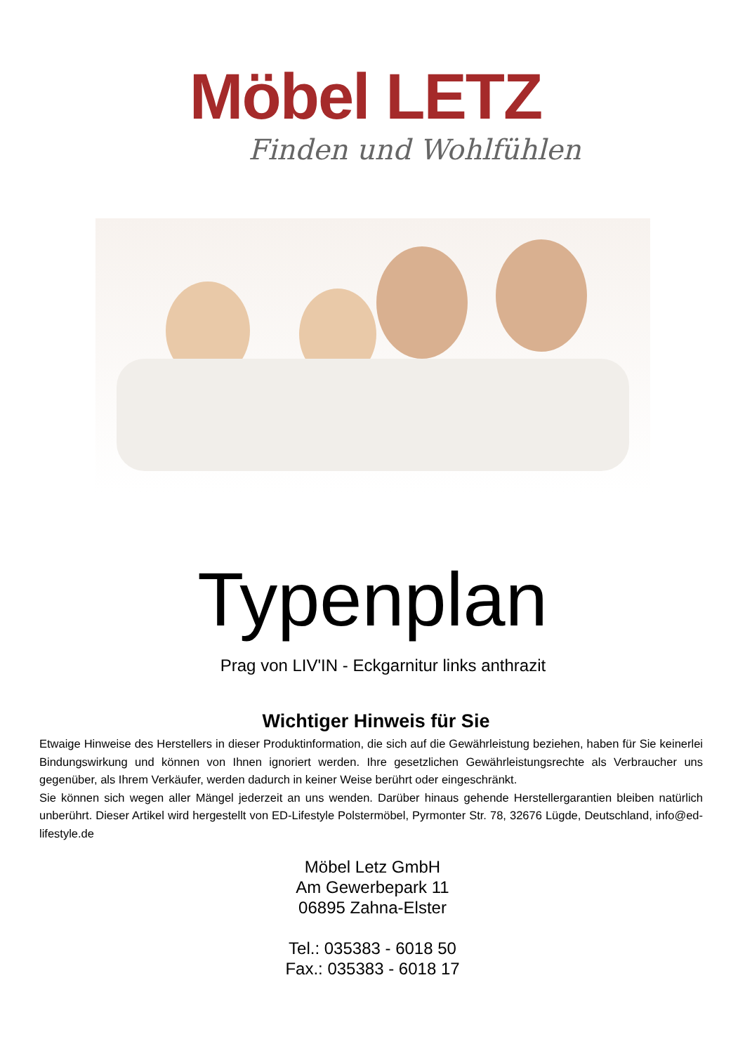Möbel LETZ
Finden und Wohlfühlen
Typenplan
Prag von LIV'IN - Eckgarnitur links anthrazit
Wichtiger Hinweis für Sie
Etwaige Hinweise des Herstellers in dieser Produktinformation, die sich auf die Gewährleistung beziehen, haben für Sie keinerlei Bindungswirkung und können von Ihnen ignoriert werden. Ihre gesetzlichen Gewährleistungsrechte als Verbraucher uns gegenüber, als Ihrem Verkäufer, werden dadurch in keiner Weise berührt oder eingeschränkt.
Sie können sich wegen aller Mängel jederzeit an uns wenden. Darüber hinaus gehende Herstellergarantien bleiben natürlich unberührt. Dieser Artikel wird hergestellt von ED-Lifestyle Polstermöbel, Pyrmonter Str. 78, 32676 Lügde, Deutschland, info@ed-lifestyle.de
Möbel Letz GmbH
Am Gewerbepark 11
06895 Zahna-Elster
Tel.: 035383 - 6018 50
Fax.: 035383 - 6018 17